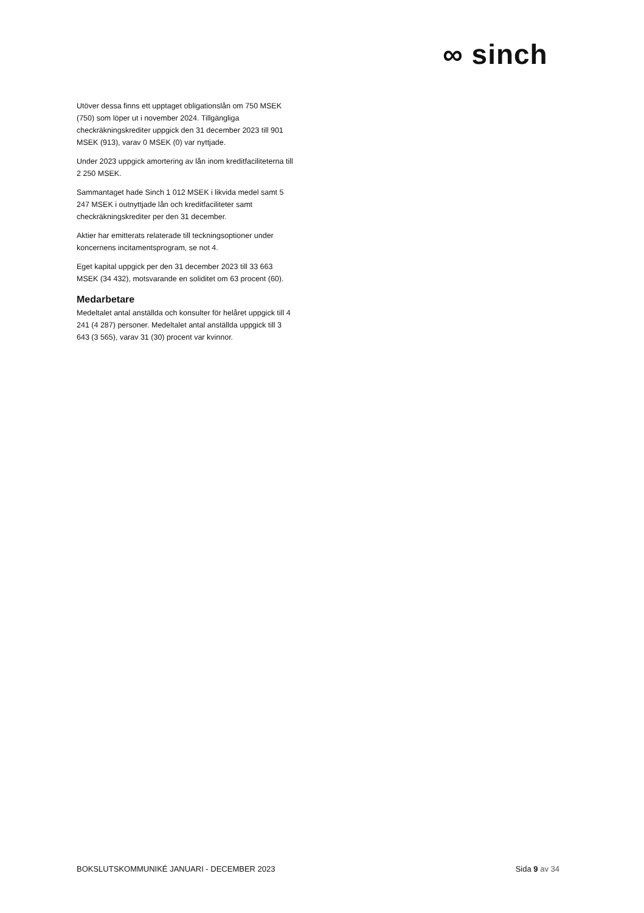∞ sinch
Utöver dessa finns ett upptaget obligationslån om 750 MSEK (750) som löper ut i november 2024. Tillgängliga checkräkningskrediter uppgick den 31 december 2023 till 901 MSEK (913), varav 0 MSEK (0) var nyttjade.
Under 2023 uppgick amortering av lån inom kreditfaciliteterna till 2 250 MSEK.
Sammantaget hade Sinch 1 012 MSEK i likvida medel samt 5 247 MSEK i outnyttjade lån och kreditfaciliteter samt checkräkningskrediter per den 31 december.
Aktier har emitterats relaterade till teckningsoptioner under koncernens incitamentsprogram, se not 4.
Eget kapital uppgick per den 31 december 2023 till 33 663 MSEK (34 432), motsvarande en soliditet om 63 procent (60).
Medarbetare
Medeltalet antal anställda och konsulter för helåret uppgick till 4 241 (4 287) personer. Medeltalet antal anställda uppgick till 3 643 (3 565), varav 31 (30) procent var kvinnor.
BOKSLUTSKOMMUNIKÉ JANUARI - DECEMBER 2023 Sida 9 av 34